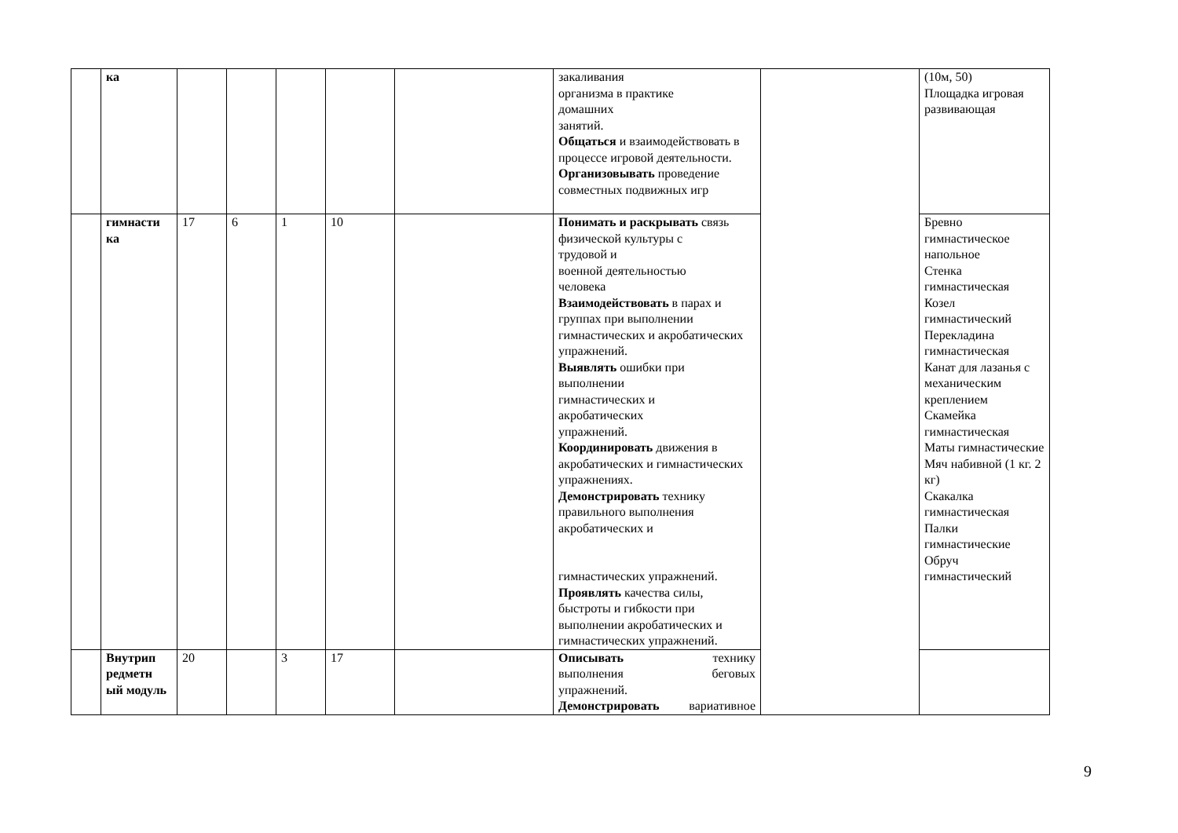| | ка | | | | | | закаливания организма в практике домашних занятий. Общаться и взаимодействовать в процессе игровой деятельности. Организовывать проведение совместных подвижных игр | | (10м, 50) Площадка игровая развивающая |
| | гимнасти ка | 17 | 6 | 1 | 10 | | Понимать и раскрывать связь физической культуры с трудовой и военной деятельностью человека Взаимодействовать в парах и группах при выполнении гимнастических и акробатических упражнений. Выявлять ошибки при выполнении гимнастических и акробатических упражнений. Координировать движения в акробатических и гимнастических упражнениях. Демонстрировать технику правильного выполнения акробатических и гимнастических упражнений. Проявлять качества силы, быстроты и гибкости при выполнении акробатических и гимнастических упражнений. | | Бревно гимнастическое напольное Стенка гимнастическая Козел гимнастический Перекладина гимнастическая Канат для лазанья с механическим креплением Скамейка гимнастическая Маты гимнастические Мяч набивной (1 кг. 2 кг) Скакалка гимнастическая Палки гимнастические Обруч гимнастический |
| | Внутрип редметн ый модуль | 20 | | 3 | 17 | | Описывать технику выполнения беговых упражнений. Демонстрировать вариативное | | |
9